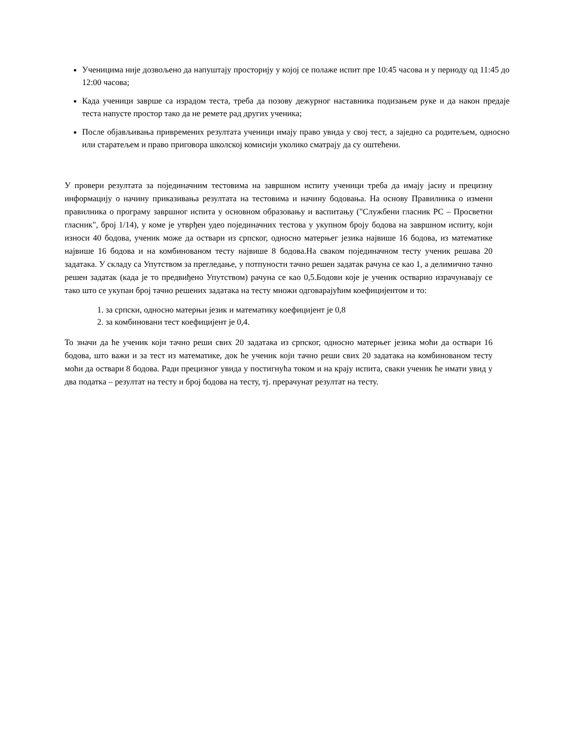Ученицима није дозвољено да напуштају просторију у којој се полаже испит пре 10:45 часова и у периоду од 11:45 до 12:00 часова;
Када ученици заврше са израдом теста, треба да позову дежурног наставника подизањем руке и да након предаје теста напусте простор тако да не ремете рад других ученика;
После објављивања привремених резултата ученици имају право увида у свој тест, а заједно са родитељем, односно или старатељем и право приговора школској комисији уколико сматрају да су оштећени.
У провери резултата за појединачним тестовима на завршном испиту ученици треба да имају јасну и прецизну информацију о начину приказивања резултата на тестовима и начину бодовања. На основу Правилника о измени правилника о програму завршног испита у основном образовању и васпитању ("Службени гласник РС – Просветни гласник", број 1/14), у коме је утврђен удео појединачних тестова у укупном броју бодова на завршном испиту, који износи 40 бодова, ученик може да оствари из српског, односно матерњег језика највише 16 бодова, из математике највише 16 бодова и на комбинованом тесту највише 8 бодова.На сваком појединачном тесту ученик решава 20 задатака. У складу са Упутством за прегледање, у потпуности тачно решен задатак рачуна се као 1, а делимично тачно решен задатак (када је то предвиђено Упутством) рачуна се као 0,5.Бодови које је ученик остварио израчунавају се тако што се укупан број тачно решених задатака на тесту множи одговарајућим коефицијентом и то:
1. за српски, односно матерњи језик и математику коефицијент је 0,8
2. за комбиновани тест коефицијент је 0,4.
То значи да ће ученик који тачно реши свих 20 задатака из српског, односно матерњег језика моћи да оствари 16 бодова, што важи и за тест из математике, док ће ученик који тачно реши свих 20 задатака на комбинованом тесту моћи да оствари 8 бодова. Ради прецизног увида у постигнућа током и на крају испита, сваки ученик ће имати увид у два податка – резултат на тесту и број бодова на тесту, тј. прерачунат резултат на тесту.